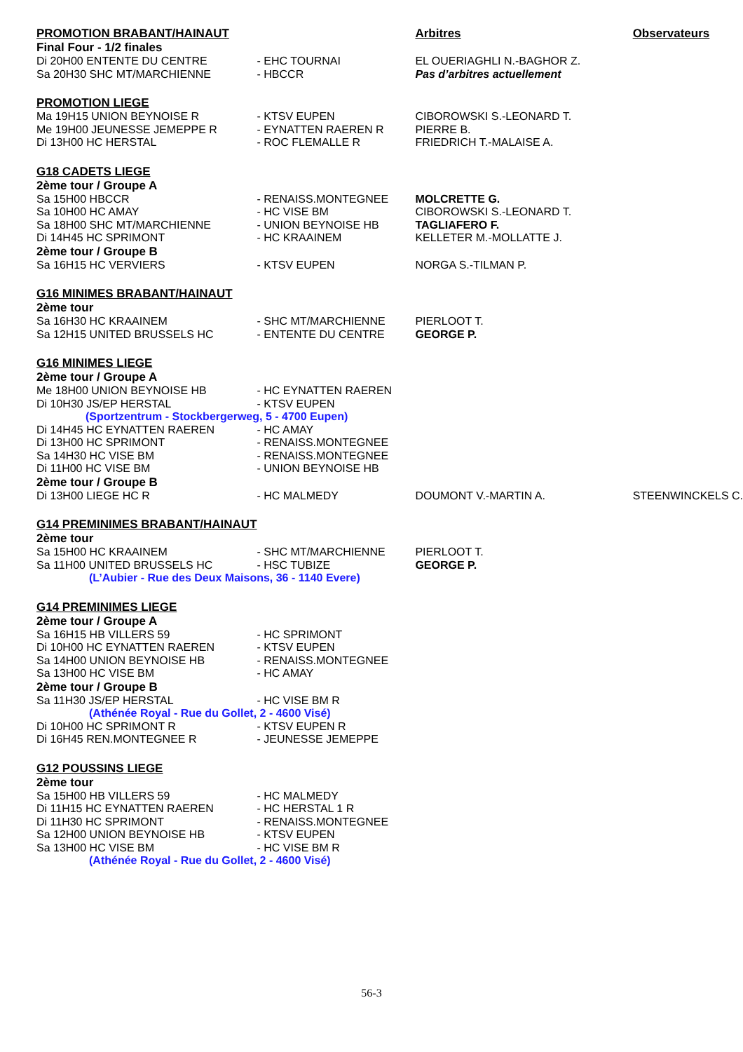| PROMOTION BRABANT/HAINAUT | | Arbitres | Observateurs |
| Final Four - 1/2 finales | | | |
| Di 20H00 ENTENTE DU CENTRE | - EHC TOURNAI | EL OUERIAGHLI N.-BAGHOR Z. | |
| Sa 20H30 SHC MT/MARCHIENNE | - HBCCR | Pas d’arbitres actuellement | |
| PROMOTION LIEGE | | | |
| Ma 19H15 UNION BEYNOISE R | - KTSV EUPEN | CIBOROWSKI S.-LEONARD T. | |
| Me 19H00 JEUNESSE JEMEPPE R | - EYNATTEN RAEREN R | PIERRE B. | |
| Di 13H00 HC HERSTAL | - ROC FLEMALLE R | FRIEDRICH T.-MALAISE A. | |
| G18 CADETS LIEGE | | | |
| 2ème tour / Groupe A | | | |
| Sa 15H00 HBCCR | - RENAISS.MONTEGNEE | MOLCRETTE G. | |
| Sa 10H00 HC AMAY | - HC VISE BM | CIBOROWSKI S.-LEONARD T. | |
| Sa 18H00 SHC MT/MARCHIENNE | - UNION BEYNOISE HB | TAGLIAFERO F. | |
| Di 14H45 HC SPRIMONT | - HC KRAAINEM | KELLETER M.-MOLLATTE J. | |
| 2ème tour / Groupe B | | | |
| Sa 16H15 HC VERVIERS | - KTSV EUPEN | NORGA S.-TILMAN P. | |
| G16 MINIMES BRABANT/HAINAUT | | | |
| 2ème tour | | | |
| Sa 16H30 HC KRAAINEM | - SHC MT/MARCHIENNE | PIERLOOT T. | |
| Sa 12H15 UNITED BRUSSELS HC | - ENTENTE DU CENTRE | GEORGE P. | |
| G16 MINIMES LIEGE | | | |
| 2ème tour / Groupe A | | | |
| Me 18H00 UNION BEYNOISE HB | - HC EYNATTEN RAEREN | | |
| Di 10H30 JS/EP HERSTAL | - KTSV EUPEN | | |
| (Sportzentrum - Stockbergerweg, 5 - 4700 Eupen) | | | |
| Di 14H45 HC EYNATTEN RAEREN | - HC AMAY | | |
| Di 13H00 HC SPRIMONT | - RENAISS.MONTEGNEE | | |
| Sa 14H30 HC VISE BM | - RENAISS.MONTEGNEE | | |
| Di 11H00 HC VISE BM | - UNION BEYNOISE HB | | |
| 2ème tour / Groupe B | | | |
| Di 13H00 LIEGE HC R | - HC MALMEDY | DOUMONT V.-MARTIN A. | STEENWINCKELS C. |
| G14 PREMINIMES BRABANT/HAINAUT | | | |
| 2ème tour | | | |
| Sa 15H00 HC KRAAINEM | - SHC MT/MARCHIENNE | PIERLOOT T. | |
| Sa 11H00 UNITED BRUSSELS HC | - HSC TUBIZE | GEORGE P. | |
| (L’Aubier - Rue des Deux Maisons, 36 - 1140 Evere) | | | |
| G14 PREMINIMES LIEGE | | | |
| 2ème tour / Groupe A | | | |
| Sa 16H15 HB VILLERS 59 | - HC SPRIMONT | | |
| Di 10H00 HC EYNATTEN RAEREN | - KTSV EUPEN | | |
| Sa 14H00 UNION BEYNOISE HB | - RENAISS.MONTEGNEE | | |
| Sa 13H00 HC VISE BM | - HC AMAY | | |
| 2ème tour / Groupe B | | | |
| Sa 11H30 JS/EP HERSTAL | - HC VISE BM R | | |
| (Athénée Royal - Rue du Gollet, 2 - 4600 Visé) | | | |
| Di 10H00 HC SPRIMONT R | - KTSV EUPEN R | | |
| Di 16H45 REN.MONTEGNEE R | - JEUNESSE JEMEPPE | | |
| G12 POUSSINS LIEGE | | | |
| 2ème tour | | | |
| Sa 15H00 HB VILLERS 59 | - HC MALMEDY | | |
| Di 11H15 HC EYNATTEN RAEREN | - HC HERSTAL 1 R | | |
| Di 11H30 HC SPRIMONT | - RENAISS.MONTEGNEE | | |
| Sa 12H00 UNION BEYNOISE HB | - KTSV EUPEN | | |
| Sa 13H00 HC VISE BM | - HC VISE BM R | | |
| (Athénée Royal - Rue du Gollet, 2 - 4600 Visé) | | | |
56-3